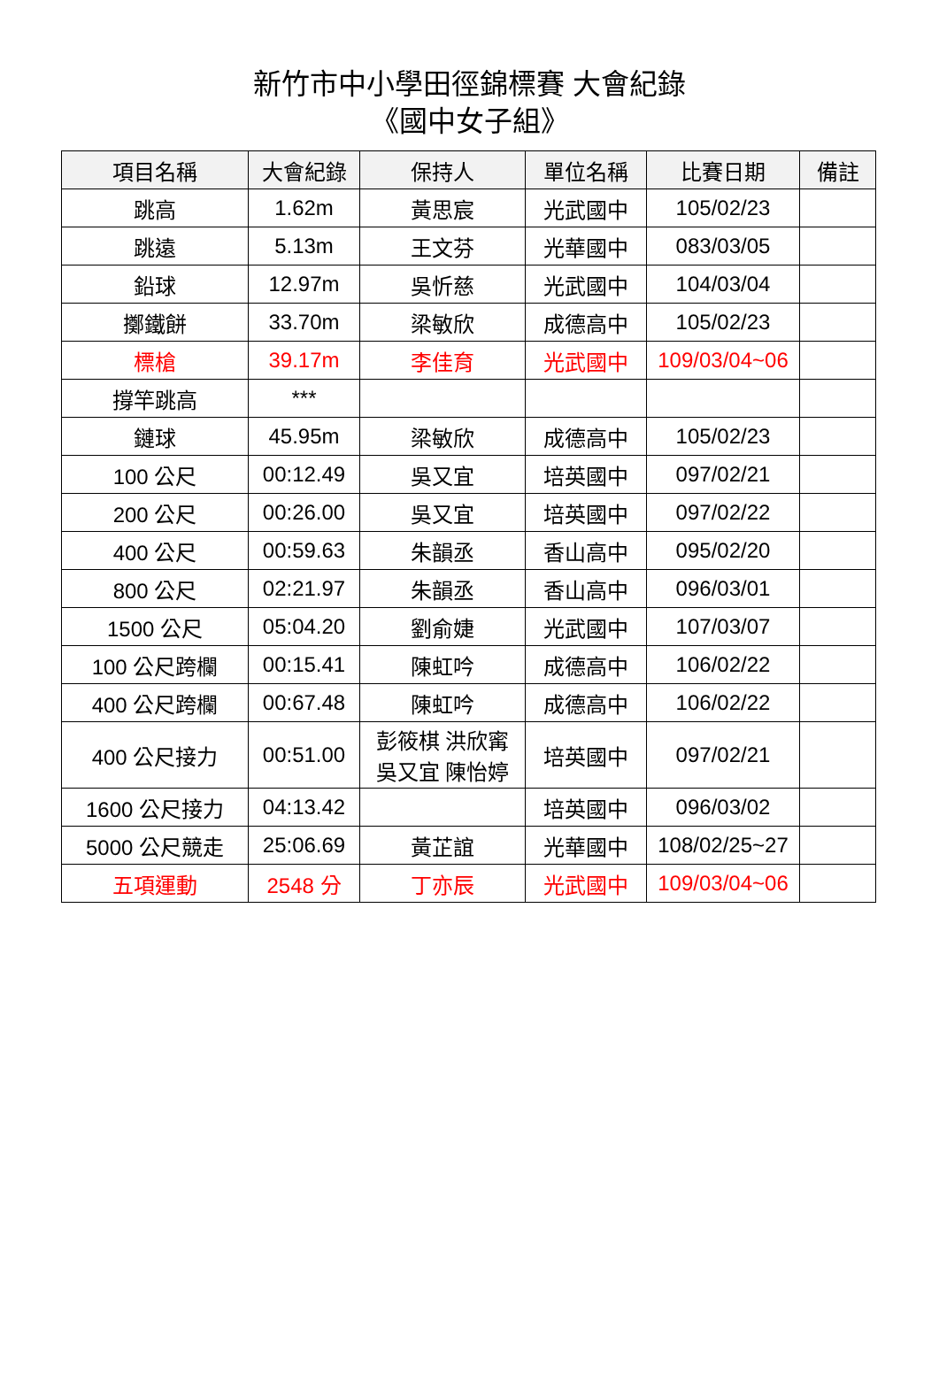新竹市中小學田徑錦標賽 大會紀錄
《國中女子組》
| 項目名稱 | 大會紀錄 | 保持人 | 單位名稱 | 比賽日期 | 備註 |
| --- | --- | --- | --- | --- | --- |
| 跳高 | 1.62m | 黃思宸 | 光武國中 | 105/02/23 | |
| 跳遠 | 5.13m | 王文芬 | 光華國中 | 083/03/05 | |
| 鉛球 | 12.97m | 吳忻慈 | 光武國中 | 104/03/04 | |
| 擲鐵餅 | 33.70m | 梁敏欣 | 成德高中 | 105/02/23 | |
| 標槍 | 39.17m | 李佳育 | 光武國中 | 109/03/04~06 | |
| 撐竿跳高 | *** | | | | |
| 鏈球 | 45.95m | 梁敏欣 | 成德高中 | 105/02/23 | |
| 100 公尺 | 00:12.49 | 吳又宜 | 培英國中 | 097/02/21 | |
| 200 公尺 | 00:26.00 | 吳又宜 | 培英國中 | 097/02/22 | |
| 400 公尺 | 00:59.63 | 朱韻丞 | 香山高中 | 095/02/20 | |
| 800 公尺 | 02:21.97 | 朱韻丞 | 香山高中 | 096/03/01 | |
| 1500 公尺 | 05:04.20 | 劉俞婕 | 光武國中 | 107/03/07 | |
| 100 公尺跨欄 | 00:15.41 | 陳虹吟 | 成德高中 | 106/02/22 | |
| 400 公尺跨欄 | 00:67.48 | 陳虹吟 | 成德高中 | 106/02/22 | |
| 400 公尺接力 | 00:51.00 | 彭筱棋 洪欣寗 吳又宜 陳怡婷 | 培英國中 | 097/02/21 | |
| 1600 公尺接力 | 04:13.42 | | 培英國中 | 096/03/02 | |
| 5000 公尺競走 | 25:06.69 | 黃芷誼 | 光華國中 | 108/02/25~27 | |
| 五項運動 | 2548 分 | 丁亦辰 | 光武國中 | 109/03/04~06 | |